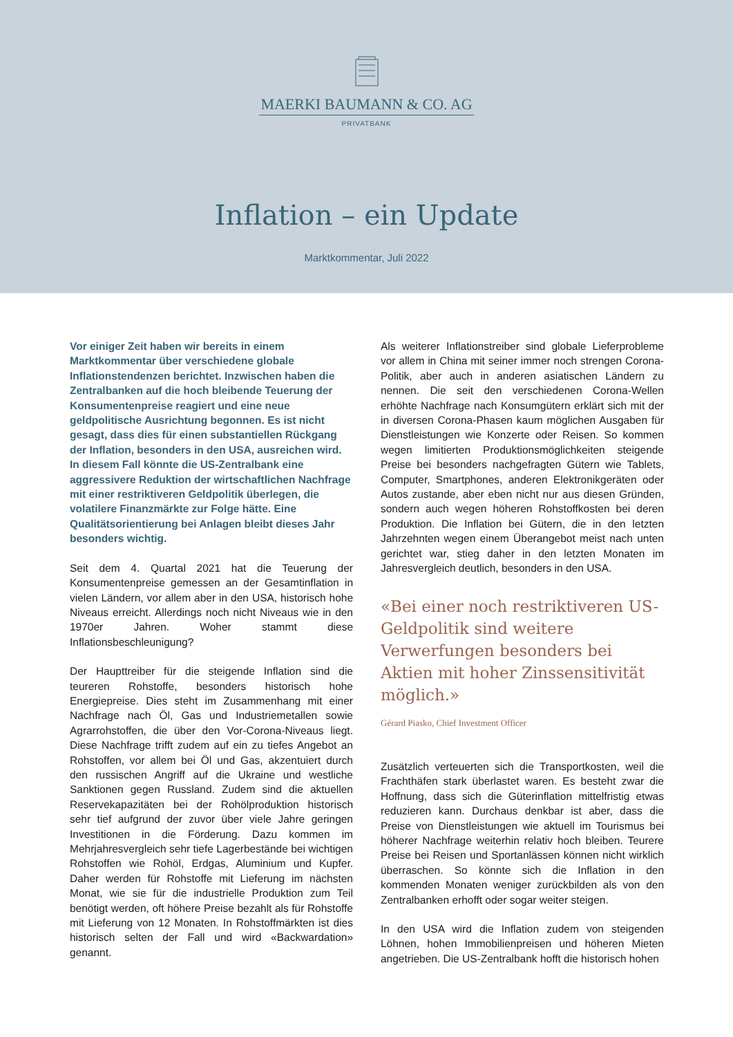MAERKI BAUMANN & CO. AG
PRIVATBANK
Inflation – ein Update
Marktkommentar, Juli 2022
Vor einiger Zeit haben wir bereits in einem Marktkommentar über verschiedene globale Inflationstendenzen berichtet. Inzwischen haben die Zentralbanken auf die hoch bleibende Teuerung der Konsumentenpreise reagiert und eine neue geldpolitische Ausrichtung begonnen. Es ist nicht gesagt, dass dies für einen substantiellen Rückgang der Inflation, besonders in den USA, ausreichen wird. In diesem Fall könnte die US-Zentralbank eine aggressivere Reduktion der wirtschaftlichen Nachfrage mit einer restriktiveren Geldpolitik überlegen, die volatilere Finanzmärkte zur Folge hätte. Eine Qualitätsorientierung bei Anlagen bleibt dieses Jahr besonders wichtig.
Seit dem 4. Quartal 2021 hat die Teuerung der Konsumentenpreise gemessen an der Gesamtinflation in vielen Ländern, vor allem aber in den USA, historisch hohe Niveaus erreicht. Allerdings noch nicht Niveaus wie in den 1970er Jahren. Woher stammt diese Inflationsbeschleunigung?
Der Haupttreiber für die steigende Inflation sind die teureren Rohstoffe, besonders historisch hohe Energiepreise. Dies steht im Zusammenhang mit einer Nachfrage nach Öl, Gas und Industriemetallen sowie Agrarrohstoffen, die über den Vor-Corona-Niveaus liegt. Diese Nachfrage trifft zudem auf ein zu tiefes Angebot an Rohstoffen, vor allem bei Öl und Gas, akzentuiert durch den russischen Angriff auf die Ukraine und westliche Sanktionen gegen Russland. Zudem sind die aktuellen Reservekapazitäten bei der Rohölproduktion historisch sehr tief aufgrund der zuvor über viele Jahre geringen Investitionen in die Förderung. Dazu kommen im Mehrjahresvergleich sehr tiefe Lagerbestände bei wichtigen Rohstoffen wie Rohöl, Erdgas, Aluminium und Kupfer. Daher werden für Rohstoffe mit Lieferung im nächsten Monat, wie sie für die industrielle Produktion zum Teil benötigt werden, oft höhere Preise bezahlt als für Rohstoffe mit Lieferung von 12 Monaten. In Rohstoffmärkten ist dies historisch selten der Fall und wird «Backwardation» genannt.
Als weiterer Inflationstreiber sind globale Lieferprobleme vor allem in China mit seiner immer noch strengen Corona-Politik, aber auch in anderen asiatischen Ländern zu nennen. Die seit den verschiedenen Corona-Wellen erhöhte Nachfrage nach Konsumgütern erklärt sich mit der in diversen Corona-Phasen kaum möglichen Ausgaben für Dienstleistungen wie Konzerte oder Reisen. So kommen wegen limitierten Produktionsmöglichkeiten steigende Preise bei besonders nachgefragten Gütern wie Tablets, Computer, Smartphones, anderen Elektronikgeräten oder Autos zustande, aber eben nicht nur aus diesen Gründen, sondern auch wegen höheren Rohstoffkosten bei deren Produktion. Die Inflation bei Gütern, die in den letzten Jahrzehnten wegen einem Überangebot meist nach unten gerichtet war, stieg daher in den letzten Monaten im Jahresvergleich deutlich, besonders in den USA.
«Bei einer noch restriktiveren US-Geldpolitik sind weitere Verwerfungen besonders bei Aktien mit hoher Zinssensitivität möglich.»
Gérard Piasko, Chief Investment Officer
Zusätzlich verteuerten sich die Transportkosten, weil die Frachthäfen stark überlastet waren. Es besteht zwar die Hoffnung, dass sich die Güterinflation mittelfristig etwas reduzieren kann. Durchaus denkbar ist aber, dass die Preise von Dienstleistungen wie aktuell im Tourismus bei höherer Nachfrage weiterhin relativ hoch bleiben. Teurere Preise bei Reisen und Sportanlässen können nicht wirklich überraschen. So könnte sich die Inflation in den kommenden Monaten weniger zurückbilden als von den Zentralbanken erhofft oder sogar weiter steigen.
In den USA wird die Inflation zudem von steigenden Löhnen, hohen Immobilienpreisen und höheren Mieten angetrieben. Die US-Zentralbank hofft die historisch hohen